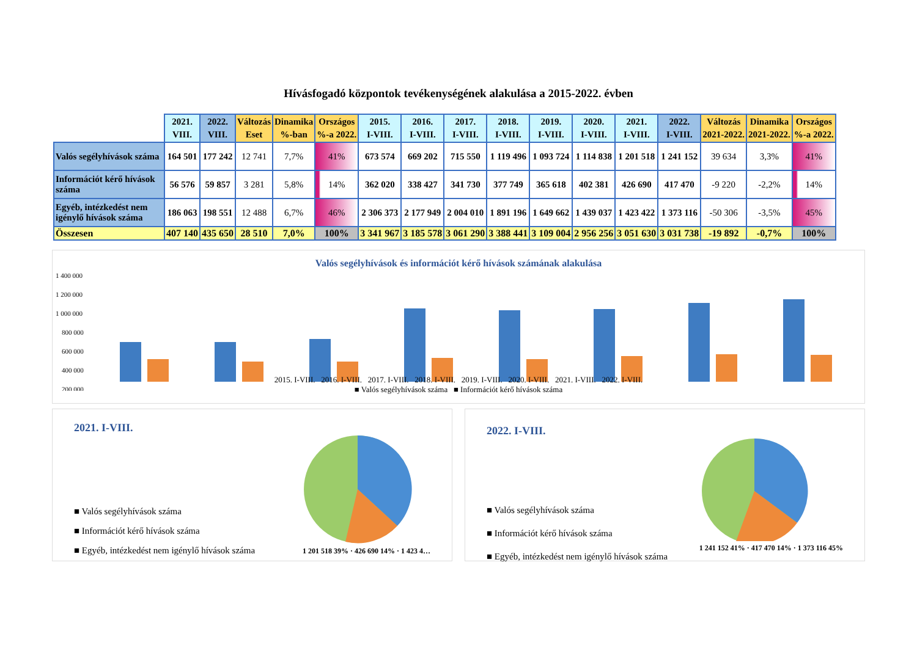Hívásfogadó központok tevékenységének alakulása a 2015-2022. évben
| | 2021. VIII. | 2022. VIII. | Változás Eset | Dinamika %-ban | Országos %-a 2022. | 2015. I-VIII. | 2016. I-VIII. | 2017. I-VIII. | 2018. I-VIII. | 2019. I-VIII. | 2020. I-VIII. | 2021. I-VIII. | 2022. I-VIII. | Változás 2021-2022. | Dinamika 2021-2022. | Országos %-a 2022. |
| --- | --- | --- | --- | --- | --- | --- | --- | --- | --- | --- | --- | --- | --- | --- | --- | --- |
| Valós segélyhívások száma | 164 501 | 177 242 | 12 741 | 7,7% | 41% | 673 574 | 669 202 | 715 550 | 1 119 496 | 1 093 724 | 1 114 838 | 1 201 518 | 1 241 152 | 39 634 | 3,3% | 41% |
| Információt kérő hívások száma | 56 576 | 59 857 | 3 281 | 5,8% | 14% | 362 020 | 338 427 | 341 730 | 377 749 | 365 618 | 402 381 | 426 690 | 417 470 | -9 220 | -2,2% | 14% |
| Egyéb, intézkedést nem igénylő hívások száma | 186 063 | 198 551 | 12 488 | 6,7% | 46% | 2 306 373 | 2 177 949 | 2 004 010 | 1 891 196 | 1 649 662 | 1 439 037 | 1 423 422 | 1 373 116 | -50 306 | -3,5% | 45% |
| Összesen | 407 140 | 435 650 | 28 510 | 7,0% | 100% | 3 341 967 | 3 185 578 | 3 061 290 | 3 388 441 | 3 109 004 | 2 956 256 | 3 051 630 | 3 031 738 | -19 892 | -0,7% | 100% |
Valós segélyhívások és információt kérő hívások számának alakulása
1 400 000
1 200 000
1 000 000
800 000
600 000
400 000
200 000
2015. I-VIII. 2016. I-VIII. 2017. I-VIII. 2018. I-VIII. 2019. I-VIII. 2020. I-VIII. 2021. I-VIII. 2022. I-VIII.
■ Valós segélyhívások száma ■ Információt kérő hívások száma
2021. I-VIII.
■ Valós segélyhívások száma
■ Információt kérő hívások száma
■ Egyéb, intézkedést nem igénylő hívások száma
1 201 518 39% · 426 690 14% · 1 423 4…
2022. I-VIII.
■ Valós segélyhívások száma
■ Információt kérő hívások száma
■ Egyéb, intézkedést nem igénylő hívások száma
1 241 152 41% · 417 470 14% · 1 373 116 45%